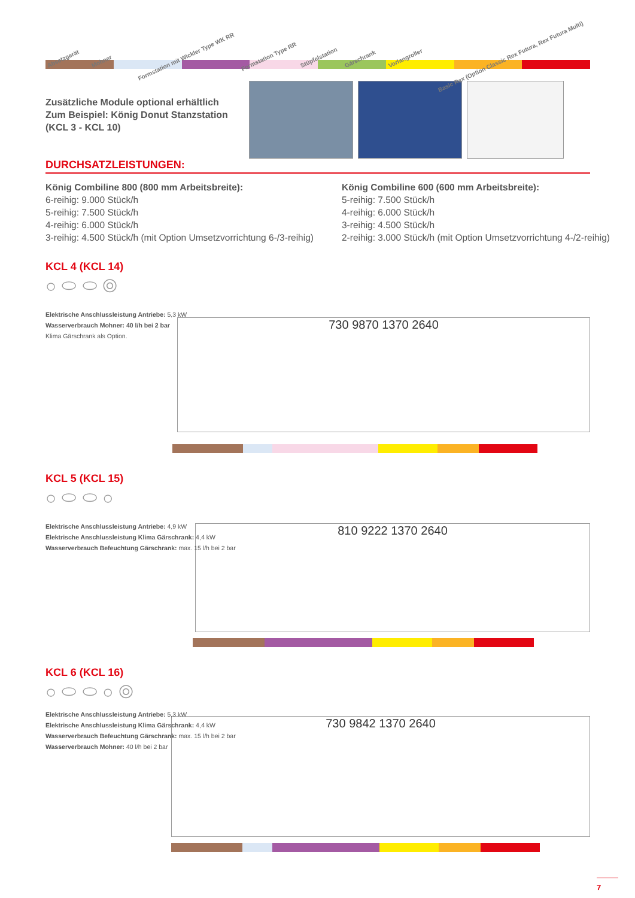Absetzgerät
Mohner
Formstation mit Wickler Type WK RR
Formstation Type RR
Stüpfelstation
Gärschrank
Vorlangroller
Basic Rex (Option Classic Rex Futura, Rex Futura Multi)
Zusätzliche Module optional erhältlich
Zum Beispiel: König Donut Stanzstation
(KCL 3 - KCL 10)
DURCHSATZLEISTUNGEN:
König Combiline 800 (800 mm Arbeitsbreite):
6-reihig: 9.000 Stück/h
5-reihig: 7.500 Stück/h
4-reihig: 6.000 Stück/h
3-reihig: 4.500 Stück/h (mit Option Umsetzvorrichtung 6-/3-reihig)
König Combiline 600 (600 mm Arbeitsbreite):
5-reihig: 7.500 Stück/h
4-reihig: 6.000 Stück/h
3-reihig: 4.500 Stück/h
2-reihig: 3.000 Stück/h (mit Option Umsetzvorrichtung 4-/2-reihig)
KCL 4 (KCL 14)
○ ⬭ ⬭ ◎
Elektrische Anschlussleistung Antriebe: 5,3 kW
Wasserverbrauch Mohner: 40 l/h bei 2 bar
Klima Gärschrank als Option.
730 9870 1370 2640
KCL 5 (KCL 15)
○ ⬭ ⬭ ○
Elektrische Anschlussleistung Antriebe: 4,9 kW
Elektrische Anschlussleistung Klima Gärschrank: 4,4 kW
Wasserverbrauch Befeuchtung Gärschrank: max. 15 l/h bei 2 bar
810 9222 1370 2640
KCL 6 (KCL 16)
○ ⬭ ⬭ ○ ◎
Elektrische Anschlussleistung Antriebe: 5,3 kW
Elektrische Anschlussleistung Klima Gärschrank: 4,4 kW
Wasserverbrauch Befeuchtung Gärschrank: max. 15 l/h bei 2 bar
Wasserverbrauch Mohner: 40 l/h bei 2 bar
730 9842 1370 2640
7